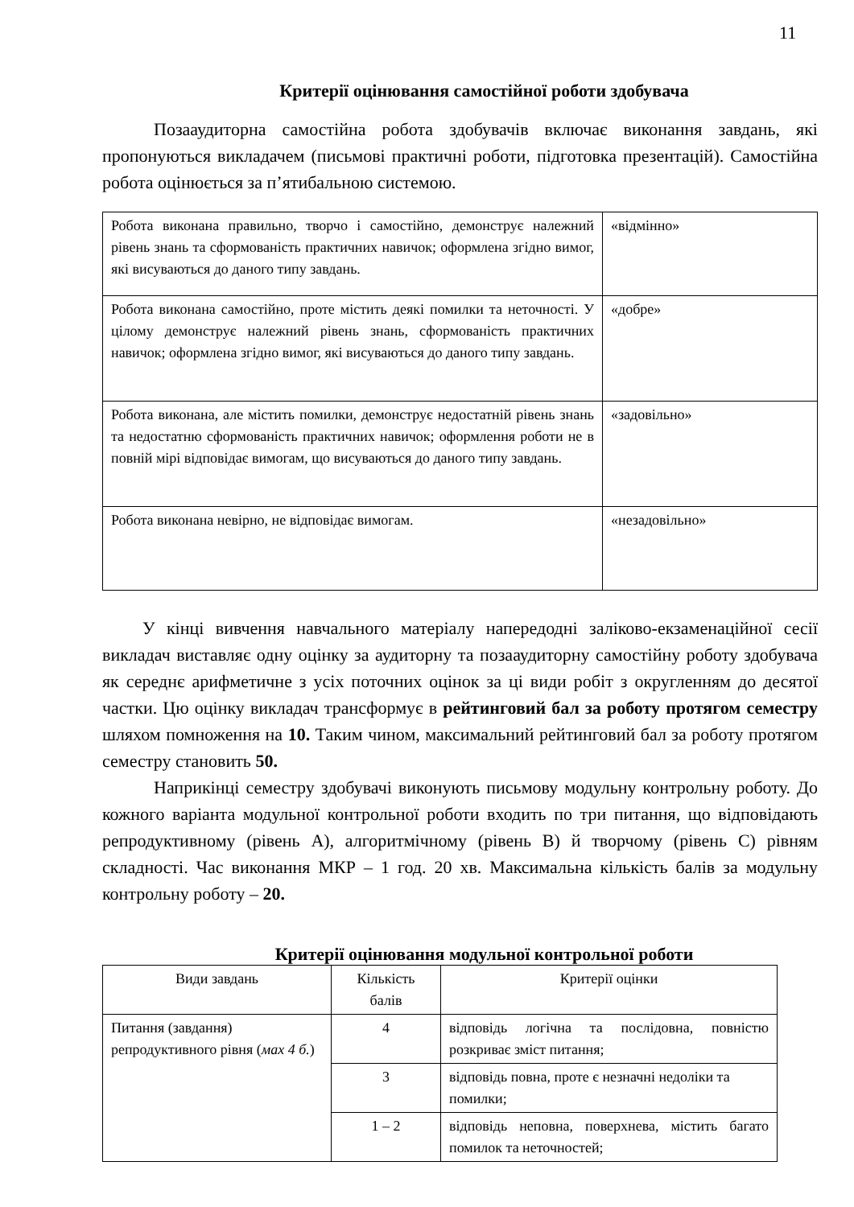11
Критерії оцінювання самостійної роботи здобувача
Позааудиторна самостійна робота здобувачів включає виконання завдань, які пропонуються викладачем (письмові практичні роботи, підготовка презентацій). Самостійна робота оцінюється за п’ятибальною системою.
| Робота виконана правильно, творчо і самостійно, демонструє належний рівень знань та сформованість практичних навичок; оформлена згідно вимог, які висуваються до даного типу завдань. | «відмінно» |
| Робота виконана самостійно, проте містить деякі помилки та неточності. У цілому демонструє належний рівень знань, сформованість практичних навичок; оформлена згідно вимог, які висуваються до даного типу завдань. | «добре» |
| Робота виконана, але містить помилки, демонструє недостатній рівень знань та недостатню сформованість практичних навичок; оформлення роботи не в повній мірі відповідає вимогам, що висуваються до даного типу завдань. | «задовільно» |
| Робота виконана невірно, не відповідає вимогам. | «незадовільно» |
У кінці вивчення навчального матеріалу напередодні заліково-екзаменаційної сесії викладач виставляє одну оцінку за аудиторну та позааудиторну самостійну роботу здобувача як середнє арифметичне з усіх поточних оцінок за ці види робіт з округленням до десятої частки. Цю оцінку викладач трансформує в рейтинговий бал за роботу протягом семестру шляхом помноження на 10. Таким чином, максимальний рейтинговий бал за роботу протягом семестру становить 50.
Наприкінці семестру здобувачі виконують письмову модульну контрольну роботу. До кожного варіанта модульної контрольної роботи входить по три питання, що відповідають репродуктивному (рівень А), алгоритмічному (рівень В) й творчому (рівень С) рівням складності. Час виконання МКР – 1 год. 20 хв. Максимальна кількість балів за модульну контрольну роботу – 20.
Критерії оцінювання модульної контрольної роботи
| Види завдань | Кількість балів | Критерії оцінки |
| Питання (завдання) репродуктивного рівня ( мах 4 б. ) | 4 | відповідь логічна та послідовна, повністю розкриває зміст питання; |
| | 3 | відповідь повна, проте є незначні недоліки та помилки; |
| | 1 – 2 | відповідь неповна, поверхнева, містить багато помилок та неточностей; |